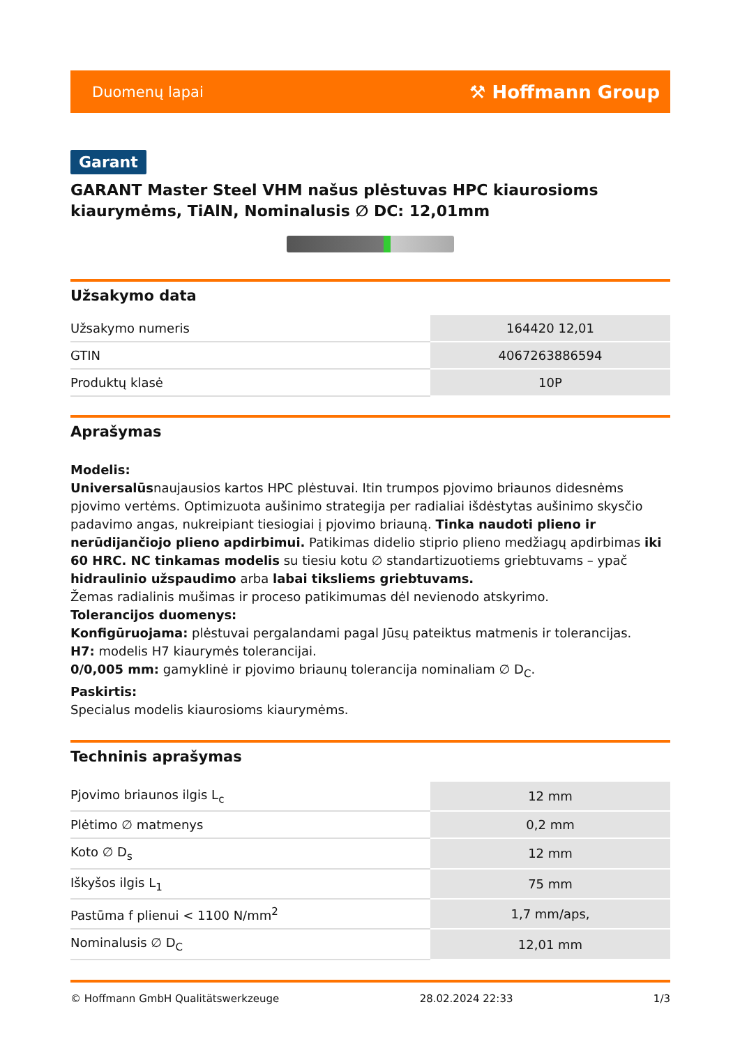Duomenų lapai ⚒ Hoffmann Group
Garant
GARANT Master Steel VHM našus plėstuvas HPC kiaurosioms kiaurymėms, TiAlN, Nominalusis ∅ DC: 12,01mm
Užsakymo data
| Užsakymo numeris | 164420 12,01 |
| GTIN | 4067263886594 |
| Produktų klasė | 10P |
Aprašymas
Modelis:
Universalūsnaujausios kartos HPC plėstuvai. Itin trumpos pjovimo briaunos didesnėms pjovimo vertėms. Optimizuota aušinimo strategija per radialiai išdėstytas aušinimo skysčio padavimo angas, nukreipiant tiesiogiai į pjovimo briauną. Tinka naudoti plieno ir nerūdijančiojo plieno apdirbimui. Patikimas didelio stiprio plieno medžiagų apdirbimas iki 60 HRC. NC tinkamas modelis su tiesiu kotu ∅ standartizuotiems griebtuvams – ypač hidraulinio užspaudimo arba labai tiksliems griebtuvams.
Žemas radialinis mušimas ir proceso patikimumas dėl nevienodo atskyrimo.
Tolerancijos duomenys:
Konfigūruojama: plėstuvai pergalandami pagal Jūsų pateiktus matmenis ir tolerancijas.
H7: modelis H7 kiaurymės tolerancijai.
0/0,005 mm: gamyklinė ir pjovimo briaunų tolerancija nominaliam ∅ D<sub>C</sub>.
Paskirtis:
Specialus modelis kiaurosioms kiaurymėms.
Techninis aprašymas
| Pjovimo briaunos ilgis L<sub>c</sub> | 12 mm |
| Plėtimo ∅ matmenys | 0,2 mm |
| Koto ∅ D<sub>s</sub> | 12 mm |
| Iškyšos ilgis L<sub>1</sub> | 75 mm |
| Pastūma f plienui < 1100 N/mm<sup>2</sup> | 1,7 mm/aps, |
| Nominalusis ∅ D<sub>C</sub> | 12,01 mm |
© Hoffmann GmbH Qualitätswerkzeuge 28.02.2024 22:33 1/3